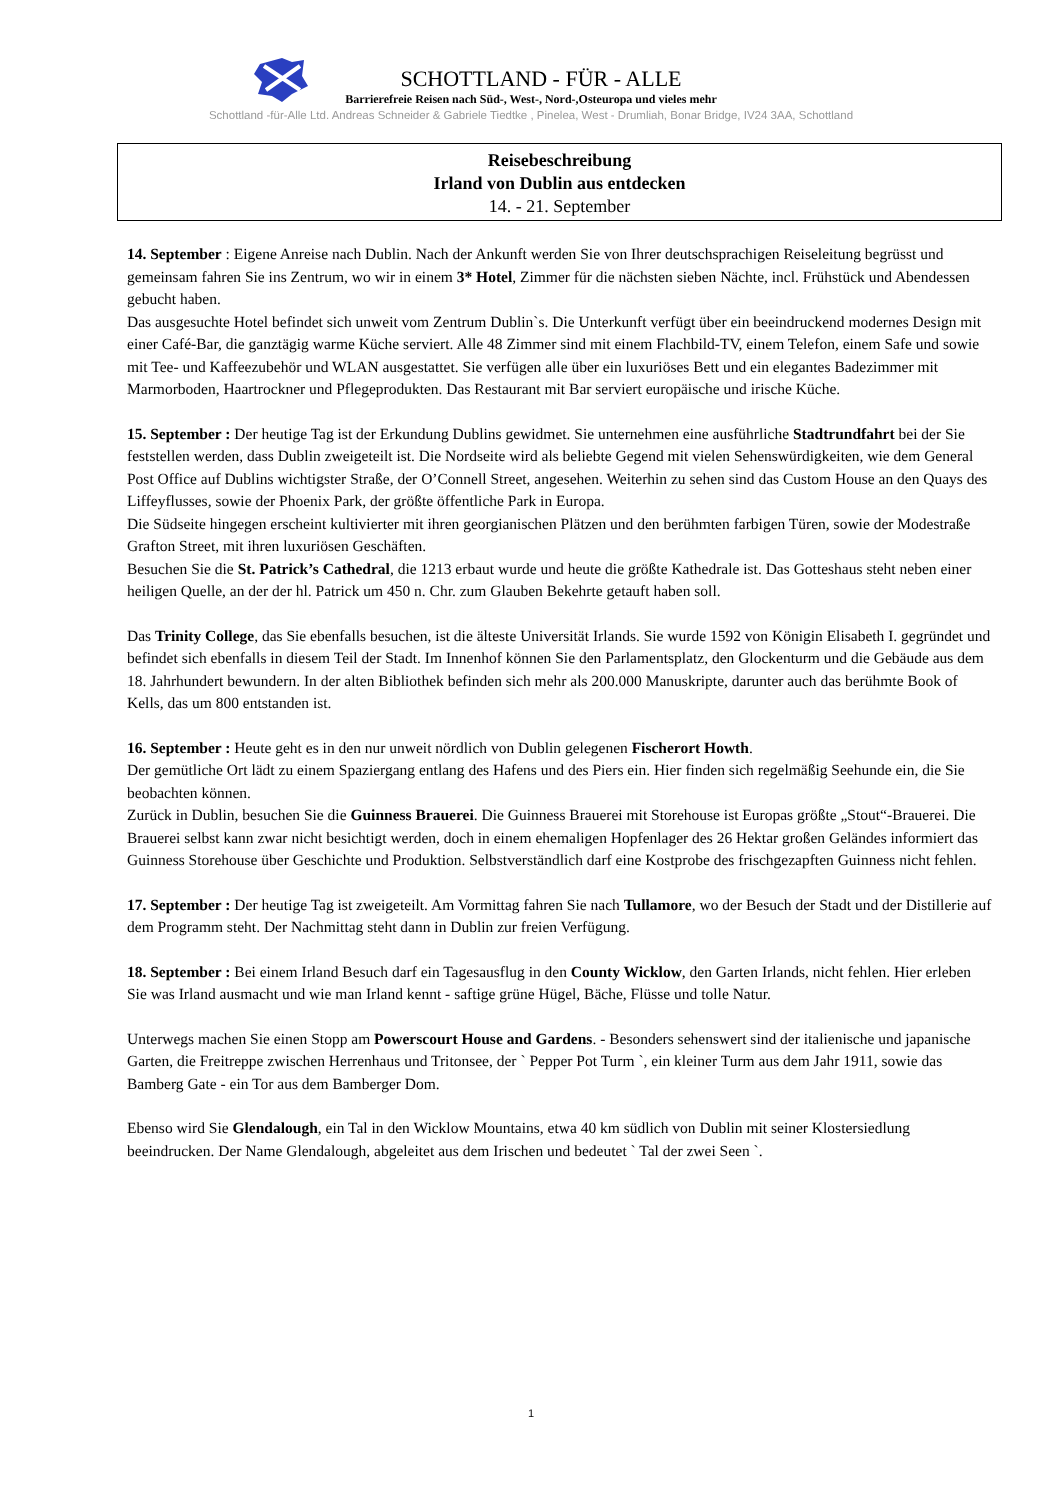SCHOTTLAND - FÜR - ALLE
Barrierefreie Reisen nach Süd-, West-, Nord-,Osteuropa und vieles mehr
Schottland -für-Alle Ltd. Andreas Schneider & Gabriele Tiedtke , Pinelea, West - Drumliah, Bonar Bridge, IV24 3AA, Schottland
Reisebeschreibung
Irland von Dublin aus entdecken
14. - 21. September
14. September : Eigene Anreise nach Dublin. Nach der Ankunft werden Sie von Ihrer deutschsprachigen Reiseleitung begrüsst und gemeinsam fahren Sie ins Zentrum, wo wir in einem 3* Hotel, Zimmer für die nächsten sieben Nächte, incl. Frühstück und Abendessen gebucht haben.
Das ausgesuchte Hotel befindet sich unweit vom Zentrum Dublin`s. Die Unterkunft verfügt über ein beeindruckend modernes Design mit einer Café-Bar, die ganztägig warme Küche serviert. Alle 48 Zimmer sind mit einem Flachbild-TV, einem Telefon, einem Safe und sowie mit Tee- und Kaffeezubehör und WLAN ausgestattet. Sie verfügen alle über ein luxuriöses Bett und ein elegantes Badezimmer mit Marmorboden, Haartrockner und Pflegeprodukten. Das Restaurant mit Bar serviert europäische und irische Küche.
15. September : Der heutige Tag ist der Erkundung Dublins gewidmet. Sie unternehmen eine ausführliche Stadtrundfahrt bei der Sie feststellen werden, dass Dublin zweigeteilt ist. Die Nordseite wird als beliebte Gegend mit vielen Sehenswürdigkeiten, wie dem General Post Office auf Dublins wichtigster Straße, der O’Connell Street, angesehen. Weiterhin zu sehen sind das Custom House an den Quays des Liffeyflusses, sowie der Phoenix Park, der größte öffentliche Park in Europa.
Die Südseite hingegen erscheint kultivierter mit ihren georgianischen Plätzen und den berühmten farbigen Türen, sowie der Modestraße Grafton Street, mit ihren luxuriösen Geschäften.
Besuchen Sie die St. Patrick’s Cathedral, die 1213 erbaut wurde und heute die größte Kathedrale ist. Das Gotteshaus steht neben einer heiligen Quelle, an der der hl. Patrick um 450 n. Chr. zum Glauben Bekehrte getauft haben soll.
Das Trinity College, das Sie ebenfalls besuchen, ist die älteste Universität Irlands. Sie wurde 1592 von Königin Elisabeth I. gegründet und befindet sich ebenfalls in diesem Teil der Stadt. Im Innenhof können Sie den Parlamentsplatz, den Glockenturm und die Gebäude aus dem 18. Jahrhundert bewundern. In der alten Bibliothek befinden sich mehr als 200.000 Manuskripte, darunter auch das berühmte Book of Kells, das um 800 entstanden ist.
16. September : Heute geht es in den nur unweit nördlich von Dublin gelegenen Fischerort Howth.
Der gemütliche Ort lädt zu einem Spaziergang entlang des Hafens und des Piers ein. Hier finden sich regelmäßig Seehunde ein, die Sie beobachten können.
Zurück in Dublin, besuchen Sie die Guinness Brauerei. Die Guinness Brauerei mit Storehouse ist Europas größte „Stout“-Brauerei. Die Brauerei selbst kann zwar nicht besichtigt werden, doch in einem ehemaligen Hopfenlager des 26 Hektar großen Geländes informiert das Guinness Storehouse über Geschichte und Produktion. Selbstverständlich darf eine Kostprobe des frischgezapften Guinness nicht fehlen.
17. September : Der heutige Tag ist zweigeteilt. Am Vormittag fahren Sie nach Tullamore, wo der Besuch der Stadt und der Distillerie auf dem Programm steht. Der Nachmittag steht dann in Dublin zur freien Verfügung.
18. September : Bei einem Irland Besuch darf ein Tagesausflug in den County Wicklow, den Garten Irlands, nicht fehlen. Hier erleben Sie was Irland ausmacht und wie man Irland kennt - saftige grüne Hügel, Bäche, Flüsse und tolle Natur.
Unterwegs machen Sie einen Stopp am Powerscourt House and Gardens. - Besonders sehenswert sind der italienische und japanische Garten, die Freitreppe zwischen Herrenhaus und Tritonsee, der ` Pepper Pot Turm `, ein kleiner Turm aus dem Jahr 1911, sowie das Bamberg Gate - ein Tor aus dem Bamberger Dom.
Ebenso wird Sie Glendalough, ein Tal in den Wicklow Mountains, etwa 40 km südlich von Dublin mit seiner Klostersiedlung beeindrucken. Der Name Glendalough, abgeleitet aus dem Irischen und bedeutet ` Tal der zwei Seen `.
1